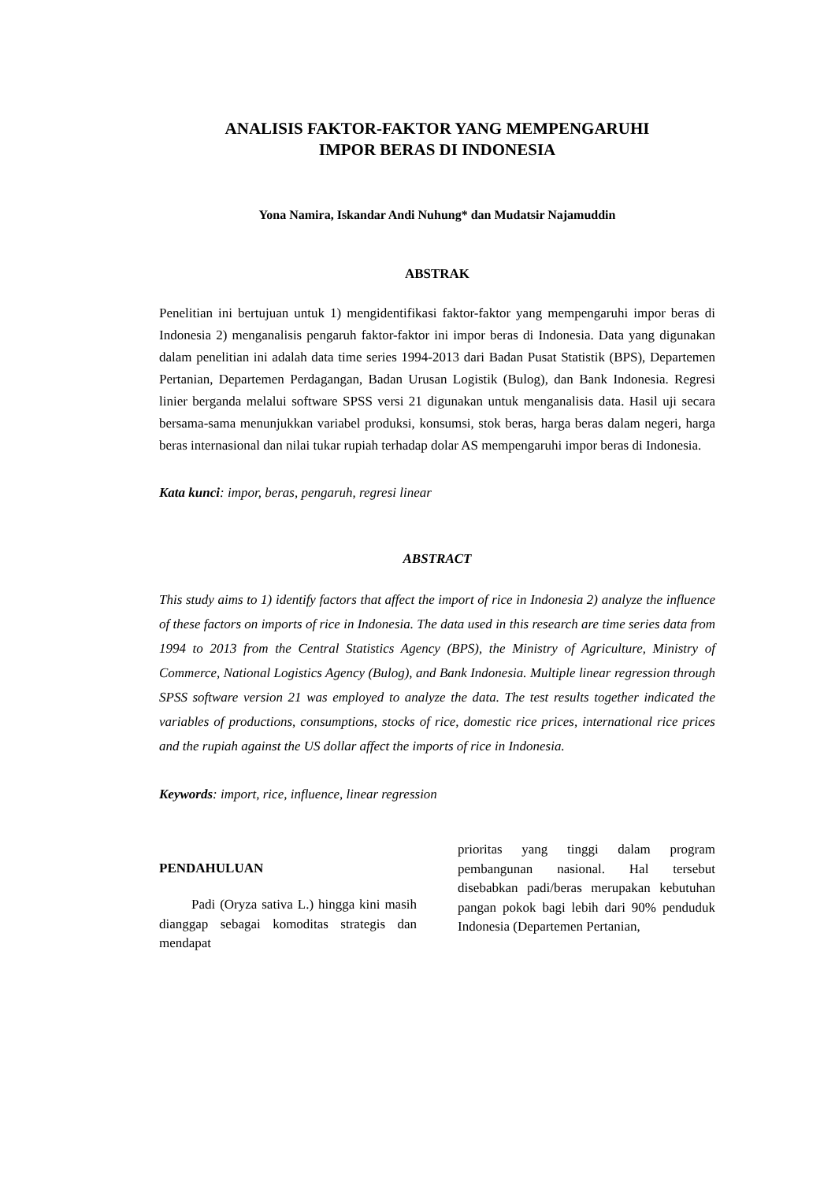ANALISIS FAKTOR-FAKTOR YANG MEMPENGARUHI
IMPOR BERAS DI INDONESIA
Yona Namira, Iskandar Andi Nuhung* dan Mudatsir Najamuddin
ABSTRAK
Penelitian ini bertujuan untuk 1) mengidentifikasi faktor-faktor yang mempengaruhi impor beras di Indonesia 2) menganalisis pengaruh faktor-faktor ini impor beras di Indonesia. Data yang digunakan dalam penelitian ini adalah data time series 1994-2013 dari Badan Pusat Statistik (BPS), Departemen Pertanian, Departemen Perdagangan, Badan Urusan Logistik (Bulog), dan Bank Indonesia. Regresi linier berganda melalui software SPSS versi 21 digunakan untuk menganalisis data. Hasil uji secara bersama-sama menunjukkan variabel produksi, konsumsi, stok beras, harga beras dalam negeri, harga beras internasional dan nilai tukar rupiah terhadap dolar AS mempengaruhi impor beras di Indonesia.
Kata kunci: impor, beras, pengaruh, regresi linear
ABSTRACT
This study aims to 1) identify factors that affect the import of rice in Indonesia 2) analyze the influence of these factors on imports of rice in Indonesia. The data used in this research are time series data from 1994 to 2013 from the Central Statistics Agency (BPS), the Ministry of Agriculture, Ministry of Commerce, National Logistics Agency (Bulog), and Bank Indonesia. Multiple linear regression through SPSS software version 21 was employed to analyze the data. The test results together indicated the variables of productions, consumptions, stocks of rice, domestic rice prices, international rice prices and the rupiah against the US dollar affect the imports of rice in Indonesia.
Keywords: import, rice, influence, linear regression
PENDAHULUAN
Padi (Oryza sativa L.) hingga kini masih dianggap sebagai komoditas strategis dan mendapat
prioritas yang tinggi dalam program pembangunan nasional. Hal tersebut disebabkan padi/beras merupakan kebutuhan pangan pokok bagi lebih dari 90% penduduk Indonesia (Departemen Pertanian,